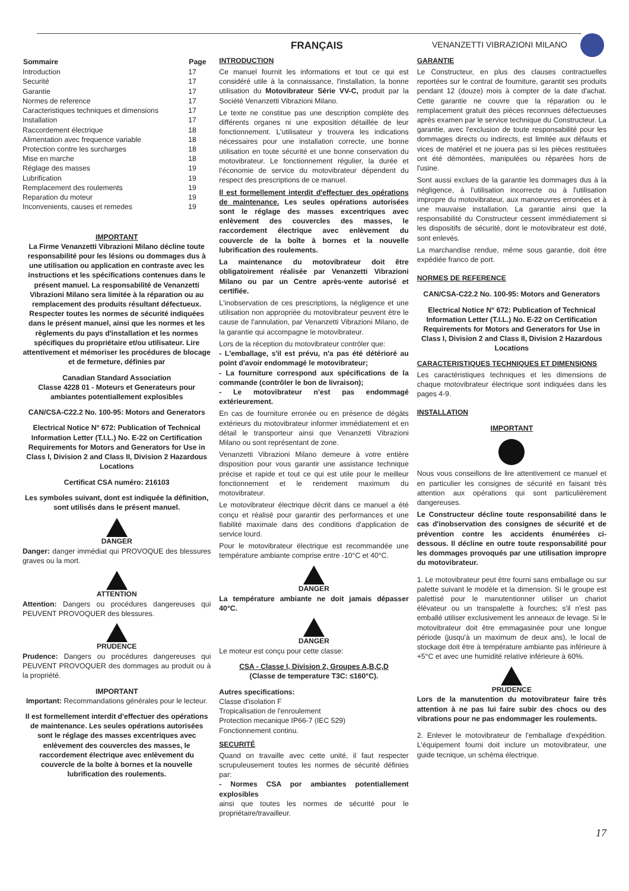FRANÇAIS VENANZETTI VIBRAZIONI MILANO
| Sommaire | Page |
| --- | --- |
| Introduction | 17 |
| Securité | 17 |
| Garantie | 17 |
| Normes de reference | 17 |
| Caracteristiques techniques et dimensions | 17 |
| Installation | 17 |
| Raccordement électrique | 18 |
| Alimentation avec frequence variable | 18 |
| Protection contre les surcharges | 18 |
| Mise en marche | 18 |
| Réglage des masses | 19 |
| Lubrification | 19 |
| Remplacement des roulements | 19 |
| Reparation du moteur | 19 |
| Inconvenients, causes et remedes | 19 |
IMPORTANT
La Firme Venanzetti Vibrazioni Milano décline toute responsabilité pour les lésions ou dommages dus à une utilisation ou application en contraste avec les instructions et les spécifications contenues dans le présent manuel. La responsabilité de Venanzetti Vibrazioni Milano sera limitée à la réparation ou au remplacement des produits résultant défectueux. Respecter toutes les normes de sécurité indiquées dans le présent manuel, ainsi que les normes et les règlements du pays d'installation et les normes spécifiques du propriétaire et/ou utilisateur. Lire attentivement et mémoriser les procédures de blocage et de fermeture, définies par
Canadian Standard Association
Classe 4228 01 - Moteurs et Generateurs pour ambiantes potentiallement explosibles
CAN/CSA-C22.2 No. 100-95: Motors and Generators
Electrical Notice N° 672: Publication of Technical Information Letter (T.I.L.) No. E-22 on Certification Requirements for Motors and Generators for Use in Class I, Division 2 and Class II, Division 2 Hazardous Locations
Certificat CSA numéro: 216103
Les symboles suivant, dont est indiquée la définition, sont utilisés dans le présent manuel.
DANGER
Danger: danger immédiat qui PROVOQUE des blessures graves ou la mort.
ATTENTION
Attention: Dangers ou procédures dangereuses qui PEUVENT PROVOQUER des blessures.
PRUDENCE
Prudence: Dangers ou procédures dangereuses qui PEUVENT PROVOQUER des dommages au produit ou à la propriété.
IMPORTANT
Important: Recommandations générales pour le lecteur.
Il est formellement interdit d'effectuer des opérations de maintenance. Les seules opérations autorisées sont le réglage des masses excentriques avec enlèvement des couvercles des masses, le raccordement électrique avec enlèvement du couvercle de la boîte à bornes et la nouvelle lubrification des roulements.
INTRODUCTION
Ce manuel fournit les informations et tout ce qui est considéré utile à la connaissance, l'installation, la bonne utilisation du Motovibrateur Série VV-C, produit par la Société Venanzetti Vibrazioni Milano.
Le texte ne constitue pas une description complète des différents organes ni une exposition détaillée de leur fonctionnement. L'utilisateur y trouvera les indications nécessaires pour une installation correcte, une bonne utilisation en toute sécurité et une bonne conservation du motovibrateur. Le fonctionnement régulier, la durée et l'économie de service du motovibrateur dépendent du respect des prescriptions de ce manuel.
Il est formellement interdit d'effectuer des opérations de maintenance. Les seules opérations autorisées sont le réglage des masses excentriques avec enlèvement des couvercles des masses, le raccordement électrique avec enlèvement du couvercle de la boîte à bornes et la nouvelle lubrification des roulements.
La maintenance du motovibrateur doit être obligatoirement réalisée par Venanzetti Vibrazioni Milano ou par un Centre après-vente autorisé et certifiée.
L'inobservation de ces prescriptions, la négligence et une utilisation non appropriée du motovibrateur peuvent être le cause de l'annulation, par Venanzetti Vibrazioni Milano, de la garantie qui accompagne le motovibrateur.
Lors de la réception du motovibrateur contrôler que:
- L'emballage, s'il est prévu, n'a pas été détérioré au point d'avoir endommagé le motovibrateur;
- La fourniture correspond aux spécifications de la commande (contrôler le bon de livraison);
- Le motovibrateur n'est pas endommagé extérieurement.
En cas de fourniture erronée ou en présence de dégâts extérieurs du motovibrateur informer immédiatement et en détail le transporteur ainsi que Venanzetti Vibrazioni Milano ou sont représentant de zone.
Venanzetti Vibrazioni Milano demeure à votre entière disposition pour vous garantir une assistance technique précise et rapide et tout ce qui est utile pour le meilleur fonctionnement et le rendement maximum du motovibrateur.
Le motovibrateur électrique décrit dans ce manuel a été conçu et réalisé pour garantir des performances et une fiabilité maximale dans des conditions d'application de service lourd.
Pour le motovibrateur électrique est recommandée une température ambiante comprise entre -10°C et 40°C.
DANGER
La température ambiante ne doit jamais dépasser 40°C.
DANGER
Le moteur est conçu pour cette classe:
CSA - Classe I, Division 2, Groupes A,B,C,D
(Classe de temperature T3C: ≤160°C).
Autres specifications:
Classe d'isolation F
Tropicalisation de l'enroulement
Protection mecanique IP66-7 (IEC 529)
Fonctionnement continu.
SECURITÉ
Quand on travaille avec cette unité, il faut respecter scrupuleusement toutes les normes de sécurité définies par:
- Normes CSA por ambiantes potentiallement explosibles
ainsi que toutes les normes de sécurité pour le propriétaire/travailleur.
GARANTIE
Le Constructeur, en plus des clauses contractuelles reportées sur le contrat de fourniture, garantit ses produits pendant 12 (douze) mois à compter de la date d'achat. Cette garantie ne couvre que la réparation ou le remplacement gratuit des pièces reconnues défectueuses après examen par le service technique du Constructeur. La garantie, avec l'exclusion de toute responsabilité pour les dommages directs ou indirects, est limitée aux défauts et vices de matériel et ne jouera pas si les pièces restituées ont été démontées, manipulées ou réparées hors de l'usine.
Sont aussi exclues de la garantie les dommages dus à la négligence, à l'utilisation incorrecte ou à l'utilisation impropre du motovibrateur, aux manoeuvres erronées et à une mauvaise installation. La garantie ainsi que la responsabilité du Constructeur cessent immédiatement si les dispositifs de sécurité, dont le motovibrateur est doté, sont enlevés.
La marchandise rendue, même sous garantie, doit être expédiée franco de port.
NORMES DE REFERENCE
CAN/CSA-C22.2 No. 100-95: Motors and Generators
Electrical Notice N° 672: Publication of Technical Information Letter (T.I.L.) No. E-22 on Certification Requirements for Motors and Generators for Use in Class I, Division 2 and Class II, Division 2 Hazardous Locations
CARACTERISTIQUES TECHNIQUES ET DIMENSIONS
Les caractéristiques techniques et les dimensions de chaque motovibrateur électrique sont indiquées dans les pages 4-9.
INSTALLATION
IMPORTANT
Nous vous conseillons de lire attentivement ce manuel et en particulier les consignes de sécurité en faisant très attention aux opérations qui sont particulièrement dangereuses.
Le Constructeur décline toute responsabilité dans le cas d'inobservation des consignes de sécurité et de prévention contre les accidents énumérées ci-dessous. Il décline en outre toute responsabilité pour les dommages provoqués par une utilisation impropre du motovibrateur.
1. Le motovibrateur peut être fourni sans emballage ou sur palette suivant le modèle et la dimension. Si le groupe est palettisé pour le manutentionner utiliser un chariot élévateur ou un transpalette à fourches; s'il n'est pas emballé utiliser exclusivement les anneaux de levage. Si le motovibrateur doit être emmagasinée pour une longue période (jusqu'à un maximum de deux ans), le local de stockage doit être à température ambiante pas inférieure à +5°C et avec une humidité relative inférieure à 60%.
PRUDENCE
Lors de la manutention du motovibrateur faire très attention à ne pas lui faire subir des chocs ou des vibrations pour ne pas endommager les roulements.
2. Enlever le motovibrateur de l'emballage d'expédition. L'équipement fourni doit inclure un motovibrateur, une guide tecnique, un schéma électrique.
17